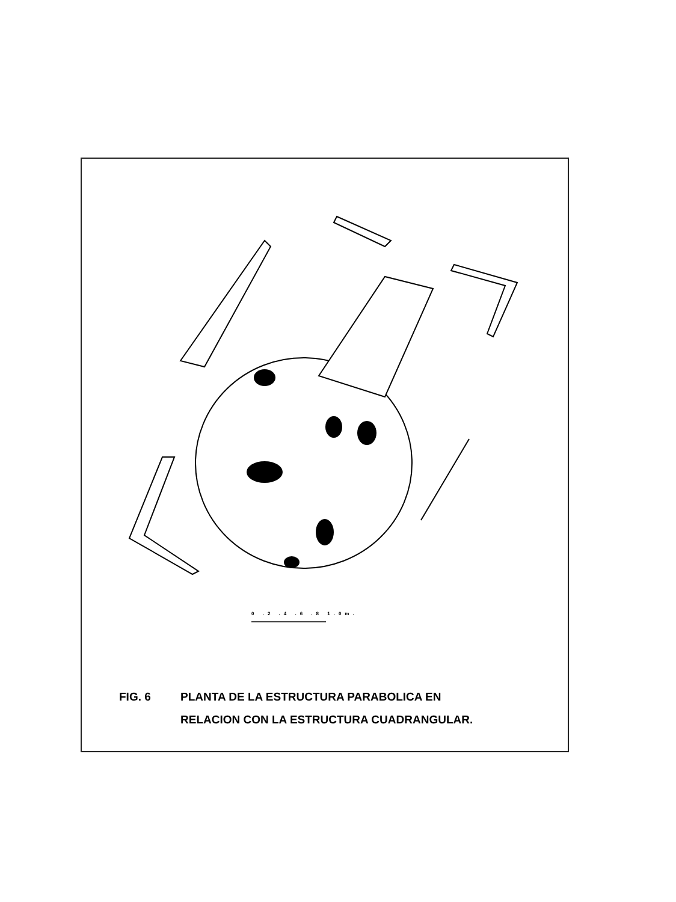0 .2 .4 .6 .8 1.0m.
FIG. 6 PLANTA DE LA ESTRUCTURA PARABOLICA EN
RELACION CON LA ESTRUCTURA CUADRANGULAR.